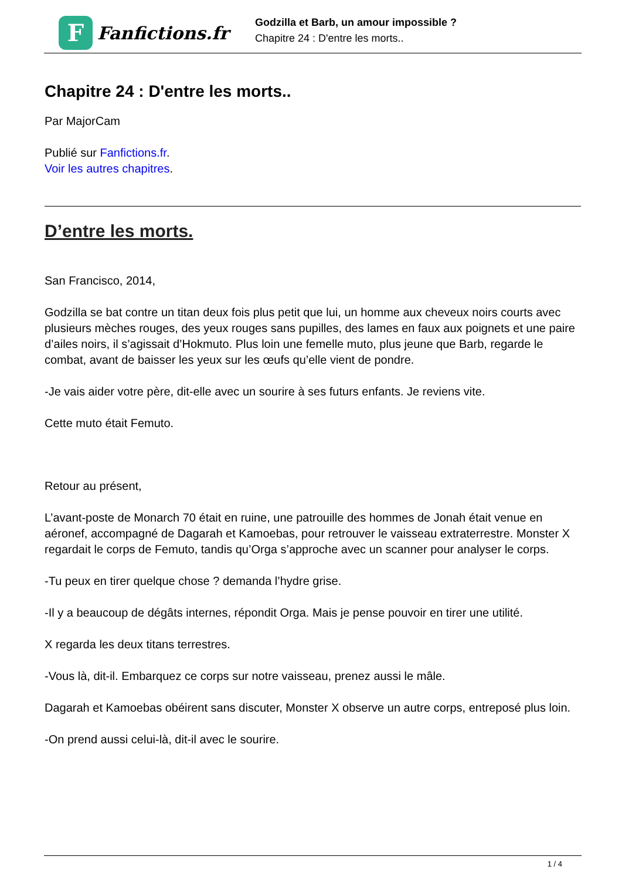F
Fanfictions.fr
Godzilla et Barb, un amour impossible ?
Chapitre 24 : D'entre les morts..
Chapitre 24 : D'entre les morts..
Par MajorCam
Publié sur Fanfictions.fr.
Voir les autres chapitres.
D’entre les morts.
San Francisco, 2014,
Godzilla se bat contre un titan deux fois plus petit que lui, un homme aux cheveux noirs courts avec plusieurs mèches rouges, des yeux rouges sans pupilles, des lames en faux aux poignets et une paire d’ailes noirs, il s’agissait d’Hokmuto. Plus loin une femelle muto, plus jeune que Barb, regarde le combat, avant de baisser les yeux sur les œufs qu’elle vient de pondre.
-Je vais aider votre père, dit-elle avec un sourire à ses futurs enfants. Je reviens vite.
Cette muto était Femuto.
Retour au présent,
L’avant-poste de Monarch 70 était en ruine, une patrouille des hommes de Jonah était venue en aéronef, accompagné de Dagarah et Kamoebas, pour retrouver le vaisseau extraterrestre. Monster X regardait le corps de Femuto, tandis qu’Orga s’approche avec un scanner pour analyser le corps.
-Tu peux en tirer quelque chose ? demanda l’hydre grise.
-Il y a beaucoup de dégâts internes, répondit Orga. Mais je pense pouvoir en tirer une utilité.
X regarda les deux titans terrestres.
-Vous là, dit-il. Embarquez ce corps sur notre vaisseau, prenez aussi le mâle.
Dagarah et Kamoebas obéirent sans discuter, Monster X observe un autre corps, entreposé plus loin.
-On prend aussi celui-là, dit-il avec le sourire.
1 / 4